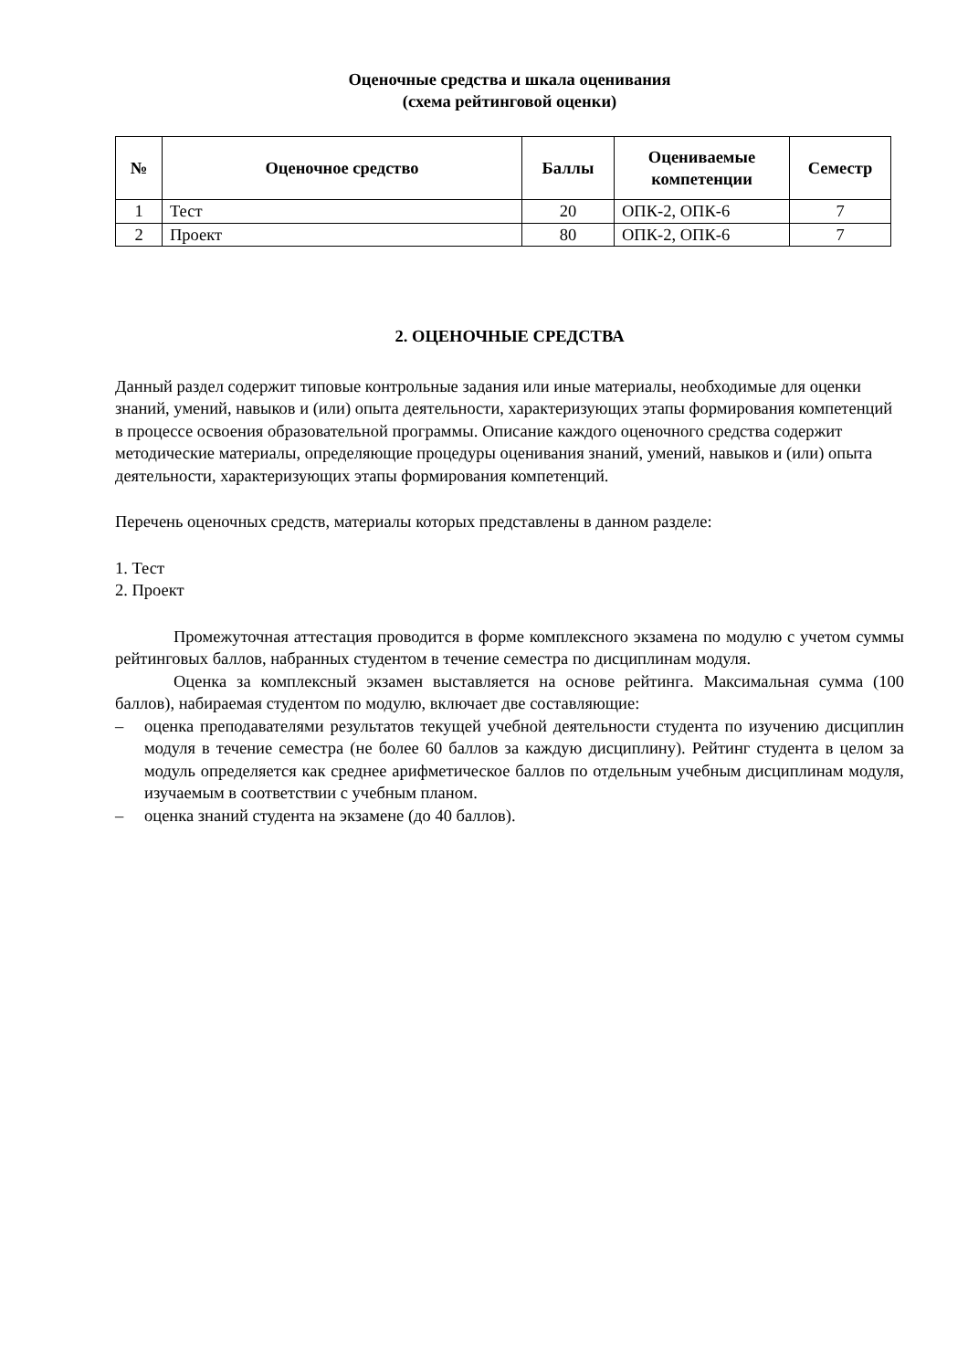Оценочные средства и шкала оценивания
(схема рейтинговой оценки)
| № | Оценочное средство | Баллы | Оцениваемые компетенции | Семестр |
| --- | --- | --- | --- | --- |
| 1 | Тест | 20 | ОПК-2, ОПК-6 | 7 |
| 2 | Проект | 80 | ОПК-2, ОПК-6 | 7 |
2. ОЦЕНОЧНЫЕ СРЕДСТВА
Данный раздел содержит типовые контрольные задания или иные материалы, необходимые для оценки знаний, умений, навыков и (или) опыта деятельности, характеризующих этапы формирования компетенций в процессе освоения образовательной программы. Описание каждого оценочного средства содержит методические материалы, определяющие процедуры оценивания знаний, умений, навыков и (или) опыта деятельности, характеризующих этапы формирования компетенций.
Перечень оценочных средств, материалы которых представлены в данном разделе:
1. Тест
2. Проект
Промежуточная аттестация проводится в форме комплексного экзамена по модулю с учетом суммы рейтинговых баллов, набранных студентом в течение семестра по дисциплинам модуля.
Оценка за комплексный экзамен выставляется на основе рейтинга. Максимальная сумма (100 баллов), набираемая студентом по модулю, включает две составляющие:
– оценка преподавателями результатов текущей учебной деятельности студента по изучению дисциплин модуля в течение семестра (не более 60 баллов за каждую дисциплину). Рейтинг студента в целом за модуль определяется как среднее арифметическое баллов по отдельным учебным дисциплинам модуля, изучаемым в соответствии с учебным планом.
– оценка знаний студента на экзамене (до 40 баллов).